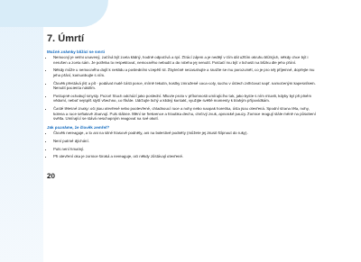7. Úmrtí
Možné známky blížící se smrti
Nemocný je velmi unavený, začíná být zcela klidný, hodně odpočívá a spí. Ztrácí zájem a je nedějí v čím dál užším okruhu blízkých, někdy chce být i nerušen a zcela sám. Je potřeba to respektovat, nemocného nebudit a do ničeho jej nenutit. Postačí mu být v tichosti na blízku dle jeho přání.
Někdy může u nemocného dojít k neklidu a posledními vzepětí sil. Zbytečně nezasahujte a snažte se mu porozumět, co je pro něj příjemné, dopřejte mu jeho přání, komunikujte s ním.
Člověk přestává jíst a pít - podávat malé části porce, mírně tekutin, kostky zmražené coca-coly, suchu v ústech zvlhčovat např. namočeným kapesníkem. Nenutit pacienta násilím.
Postupně ochabují smysly. Pozor! Sluch odchází jako poslední. Mluvte proto v přítomnosti umírajícího tak, jako byste s ním mluvili, kdyby byl při plném vědomí, neboť nejspíš slyší všechno, co říkáte. Udržujte tichý a klidný kontakt, využijte světlé momenty k blahým přípovídkám.
Časté tělesné znaky: oči jsou otevřené nebo pootevřené, chladnoucí ruce a nohy nebo naopak horečka, ústa jsou otevřená. Spodní strana těla, nohy, kolena a ruce sefialově zbarvují. Puls slábne. Mění se frekvence a hloubka dechu, chrčivý zvuk, apnoické pauzy. Zornice reagují stále méně na působení světla. Umírající se stává neschopným reagovat na své okolí.
Jak poznáme, že člověk zemřel?
Člověk nereaguje, a to ani na silné hlasové podněty, ani na bolestivé podněty (můžete jej zkusit štípnout do ruky).
Není patrné dýchání.
Puls není hmatný.
Při otevření oka je zornice široká a nereaguje, oči někdy zůstávají otevřené.
20